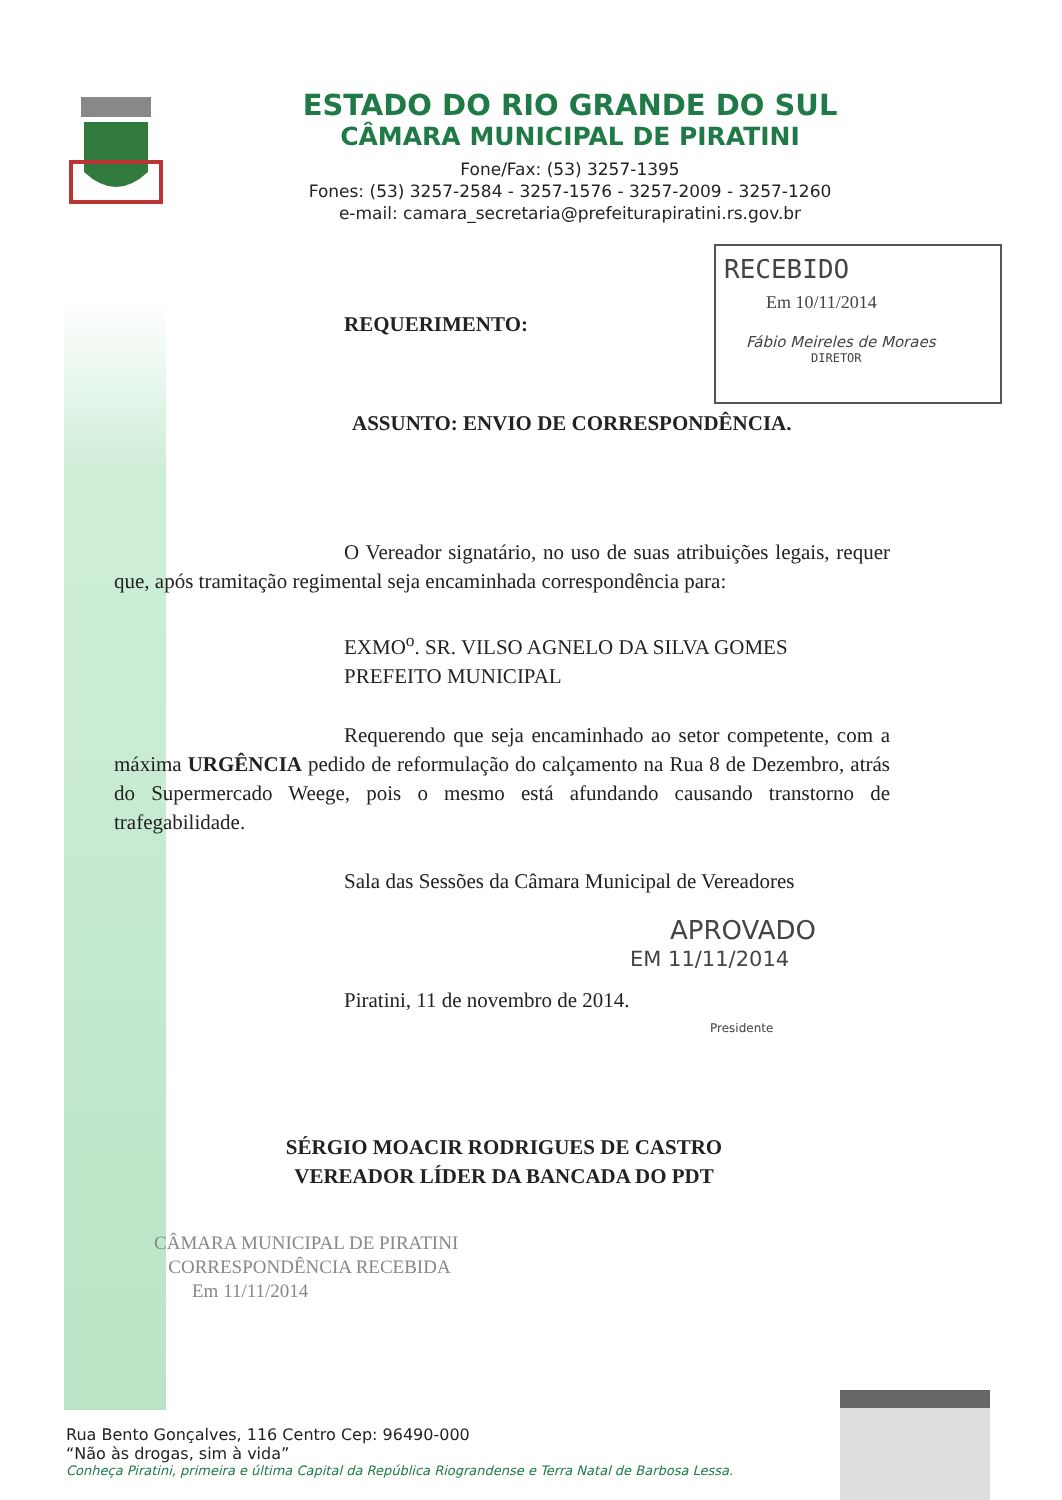ESTADO DO RIO GRANDE DO SUL
CÂMARA MUNICIPAL DE PIRATINI
Fone/Fax: (53) 3257-1395
Fones: (53) 3257-2584 - 3257-1576 - 3257-2009 - 3257-1260
e-mail: camara_secretaria@prefeiturapiratini.rs.gov.br
RECEBIDO
Em 10/11/2014
Fábio Meireles de Moraes
DIRETOR
REQUERIMENTO:
ASSUNTO: ENVIO DE CORRESPONDÊNCIA.
O Vereador signatário, no uso de suas atribuições legais, requer que, após tramitação regimental seja encaminhada correspondência para:
EXMO<sup>o</sup>. SR. VILSO AGNELO DA SILVA GOMES
PREFEITO MUNICIPAL
Requerendo que seja encaminhado ao setor competente, com a máxima URGÊNCIA pedido de reformulação do calçamento na Rua 8 de Dezembro, atrás do Supermercado Weege, pois o mesmo está afundando causando transtorno de trafegabilidade.
Sala das Sessões da Câmara Municipal de Vereadores
Piratini, 11 de novembro de 2014.
APROVADO
EM 11/11/2014
Presidente
SÉRGIO MOACIR RODRIGUES DE CASTRO
VEREADOR LÍDER DA BANCADA DO PDT
CÂMARA MUNICIPAL DE PIRATINI
CORRESPONDÊNCIA RECEBIDA
Em 11/11/2014
Rua Bento Gonçalves, 116 Centro Cep: 96490-000
“Não às drogas, sim à vida”
Conheça Piratini, primeira e última Capital da República Riograndense e Terra Natal de Barbosa Lessa.